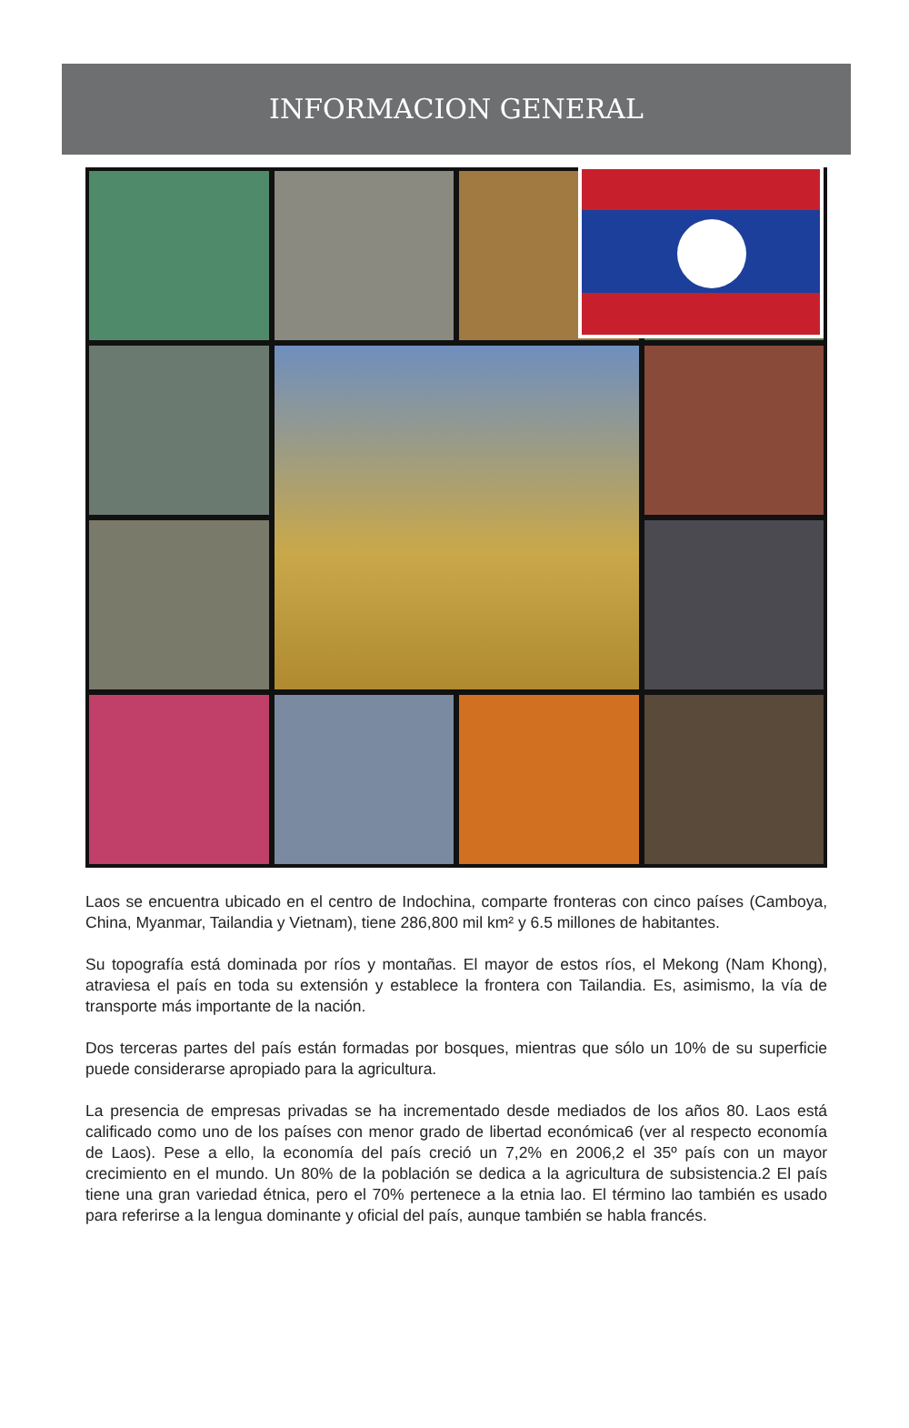INFORMACION GENERAL
Laos se encuentra ubicado en el centro de Indochina, comparte fronteras con cinco países (Camboya, China, Myanmar, Tailandia y Vietnam), tiene 286,800 mil km² y 6.5 millones de habitantes.
Su topografía está dominada por ríos y montañas. El mayor de estos ríos, el Mekong (Nam Khong), atraviesa el país en toda su extensión y establece la frontera con Tailandia. Es, asimismo, la vía de transporte más importante de la nación.
Dos terceras partes del país están formadas por bosques, mientras que sólo un 10% de su superficie puede considerarse apropiado para la agricultura.
La presencia de empresas privadas se ha incrementado desde mediados de los años 80. Laos está calificado como uno de los países con menor grado de libertad económica6 (ver al respecto economía de Laos). Pese a ello, la economía del país creció un 7,2% en 2006,2 el 35º país con un mayor crecimiento en el mundo. Un 80% de la población se dedica a la agricultura de subsistencia.2 El país tiene una gran variedad étnica, pero el 70% pertenece a la etnia lao. El término lao también es usado para referirse a la lengua dominante y oficial del país, aunque también se habla francés.